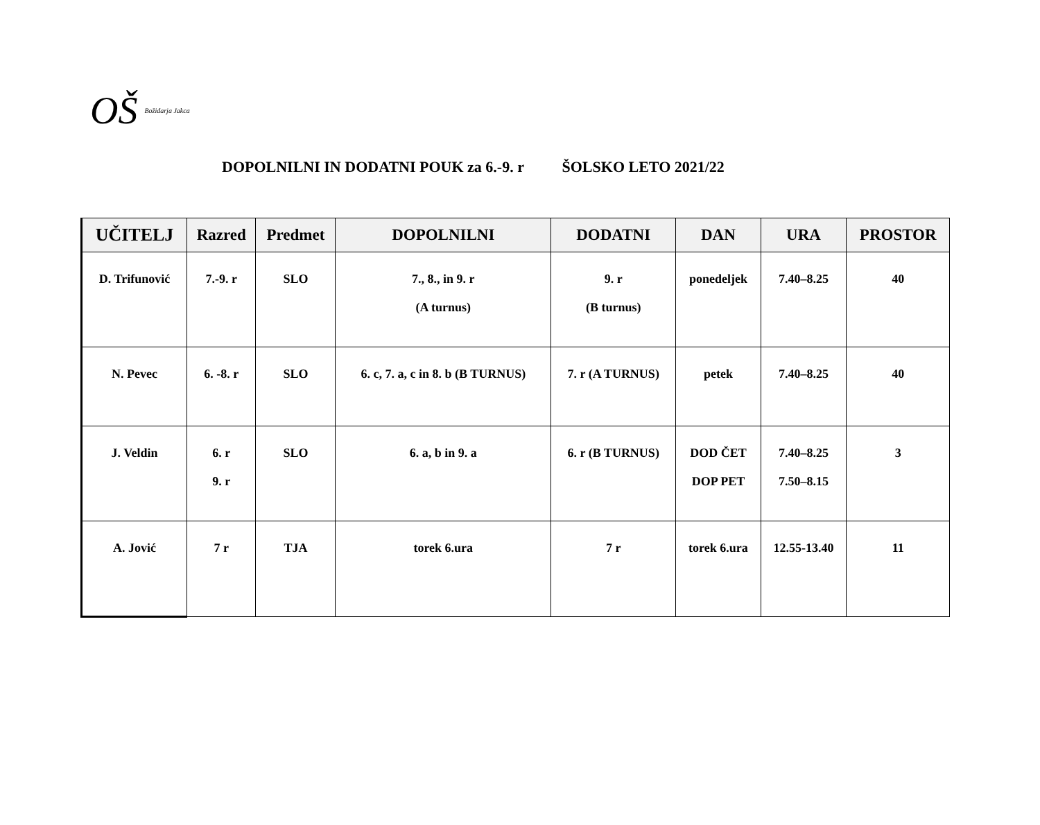OŠ Božidarja Jakca
DOPOLNILNI IN DODATNI POUK za 6.-9. r ŠOLSKO LETO 2021/22
| UČITELJ | Razred | Predmet | DOPOLNILNI | DODATNI | DAN | URA | PROSTOR |
| --- | --- | --- | --- | --- | --- | --- | --- |
| D. Trifunović | 7.-9. r | SLO | 7., 8., in 9. r (A turnus) | 9. r (B turnus) | ponedeljek | 7.40–8.25 | 40 |
| N. Pevec | 6. -8. r | SLO | 6. c, 7. a, c in 8. b (B TURNUS) | 7. r (A TURNUS) | petek | 7.40–8.25 | 40 |
| J. Veldin | 6. r 9. r | SLO | 6. a, b in 9. a | 6. r (B TURNUS) | DOD ČET DOP PET | 7.40–8.25 7.50–8.15 | 3 |
| A. Jović | 7 r | TJA | torek 6.ura | 7 r | torek 6.ura | 12.55-13.40 | 11 |